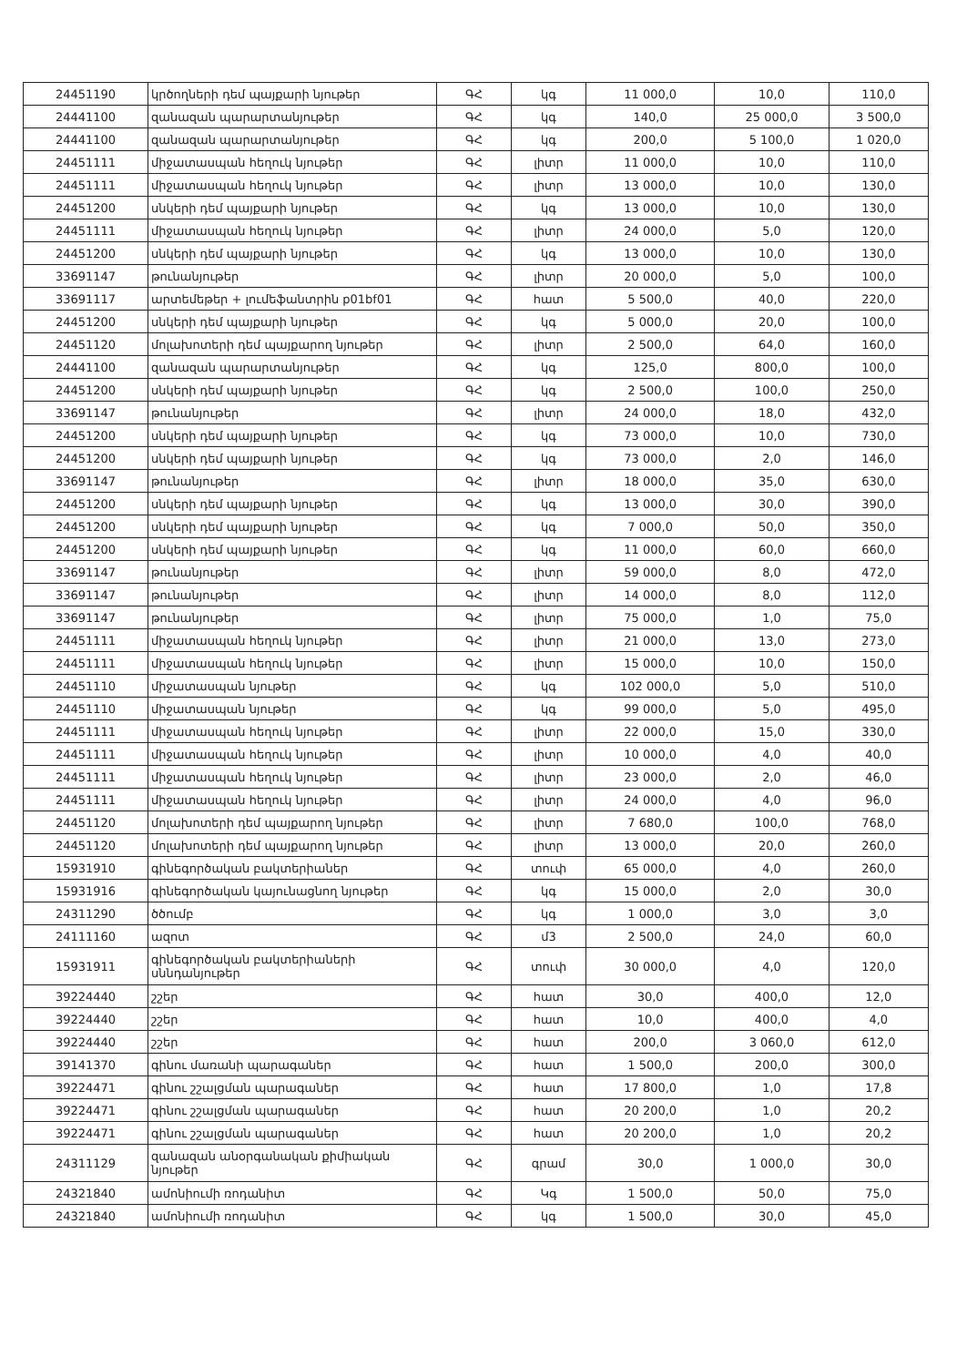| 24451190 | կրծողների դեմ պայքարի նյութեր | ԳՀ | կգ | 11 000,0 | 10,0 | 110,0 |
| 24441100 | զանազան պարարտանյութեր | ԳՀ | կգ | 140,0 | 25 000,0 | 3 500,0 |
| 24441100 | զանազան պարարտանյութեր | ԳՀ | կգ | 200,0 | 5 100,0 | 1 020,0 |
| 24451111 | միջատասպան հեղուկ նյութեր | ԳՀ | լիտր | 11 000,0 | 10,0 | 110,0 |
| 24451111 | միջատասպան հեղուկ նյութեր | ԳՀ | լիտր | 13 000,0 | 10,0 | 130,0 |
| 24451200 | սնկերի դեմ պայքարի նյութեր | ԳՀ | կգ | 13 000,0 | 10,0 | 130,0 |
| 24451111 | միջատասպան հեղուկ նյութեր | ԳՀ | լիտր | 24 000,0 | 5,0 | 120,0 |
| 24451200 | սնկերի դեմ պայքարի նյութեր | ԳՀ | կգ | 13 000,0 | 10,0 | 130,0 |
| 33691147 | թունանյութեր | ԳՀ | լիտր | 20 000,0 | 5,0 | 100,0 |
| 33691117 | արտեմեթեր + լումեֆանտրին p01bf01 | ԳՀ | հատ | 5 500,0 | 40,0 | 220,0 |
| 24451200 | սնկերի դեմ պայքարի նյութեր | ԳՀ | կգ | 5 000,0 | 20,0 | 100,0 |
| 24451120 | մոլախոտերի դեմ պայքարող նյութեր | ԳՀ | լիտր | 2 500,0 | 64,0 | 160,0 |
| 24441100 | զանազան պարարտանյութեր | ԳՀ | կգ | 125,0 | 800,0 | 100,0 |
| 24451200 | սնկերի դեմ պայքարի նյութեր | ԳՀ | կգ | 2 500,0 | 100,0 | 250,0 |
| 33691147 | թունանյութեր | ԳՀ | լիտր | 24 000,0 | 18,0 | 432,0 |
| 24451200 | սնկերի դեմ պայքարի նյութեր | ԳՀ | կգ | 73 000,0 | 10,0 | 730,0 |
| 24451200 | սնկերի դեմ պայքարի նյութեր | ԳՀ | կգ | 73 000,0 | 2,0 | 146,0 |
| 33691147 | թունանյութեր | ԳՀ | լիտր | 18 000,0 | 35,0 | 630,0 |
| 24451200 | սնկերի դեմ պայքարի նյութեր | ԳՀ | կգ | 13 000,0 | 30,0 | 390,0 |
| 24451200 | սնկերի դեմ պայքարի նյութեր | ԳՀ | կգ | 7 000,0 | 50,0 | 350,0 |
| 24451200 | սնկերի դեմ պայքարի նյութեր | ԳՀ | կգ | 11 000,0 | 60,0 | 660,0 |
| 33691147 | թունանյութեր | ԳՀ | լիտր | 59 000,0 | 8,0 | 472,0 |
| 33691147 | թունանյութեր | ԳՀ | լիտր | 14 000,0 | 8,0 | 112,0 |
| 33691147 | թունանյութեր | ԳՀ | լիտր | 75 000,0 | 1,0 | 75,0 |
| 24451111 | միջատասպան հեղուկ նյութեր | ԳՀ | լիտր | 21 000,0 | 13,0 | 273,0 |
| 24451111 | միջատասպան հեղուկ նյութեր | ԳՀ | լիտր | 15 000,0 | 10,0 | 150,0 |
| 24451110 | միջատասպան նյութեր | ԳՀ | կգ | 102 000,0 | 5,0 | 510,0 |
| 24451110 | միջատասպան նյութեր | ԳՀ | կգ | 99 000,0 | 5,0 | 495,0 |
| 24451111 | միջատասպան հեղուկ նյութեր | ԳՀ | լիտր | 22 000,0 | 15,0 | 330,0 |
| 24451111 | միջատասպան հեղուկ նյութեր | ԳՀ | լիտր | 10 000,0 | 4,0 | 40,0 |
| 24451111 | միջատասպան հեղուկ նյութեր | ԳՀ | լիտր | 23 000,0 | 2,0 | 46,0 |
| 24451111 | միջատասպան հեղուկ նյութեր | ԳՀ | լիտր | 24 000,0 | 4,0 | 96,0 |
| 24451120 | մոլախոտերի դեմ պայքարող նյութեր | ԳՀ | լիտր | 7 680,0 | 100,0 | 768,0 |
| 24451120 | մոլախոտերի դեմ պայքարող նյութեր | ԳՀ | լիտր | 13 000,0 | 20,0 | 260,0 |
| 15931910 | գինեգործական բակտերիաներ | ԳՀ | տուփ | 65 000,0 | 4,0 | 260,0 |
| 15931916 | գինեգործական կայունացնող նյութեր | ԳՀ | կգ | 15 000,0 | 2,0 | 30,0 |
| 24311290 | ծծումբ | ԳՀ | կգ | 1 000,0 | 3,0 | 3,0 |
| 24111160 | ազոտ | ԳՀ | մ3 | 2 500,0 | 24,0 | 60,0 |
| 15931911 | գինեգործական բակտերիաների սննդանյութեր | ԳՀ | տուփ | 30 000,0 | 4,0 | 120,0 |
| 39224440 | շշեր | ԳՀ | հատ | 30,0 | 400,0 | 12,0 |
| 39224440 | շշեր | ԳՀ | հատ | 10,0 | 400,0 | 4,0 |
| 39224440 | շշեր | ԳՀ | հատ | 200,0 | 3 060,0 | 612,0 |
| 39141370 | գինու մառանի պարագաներ | ԳՀ | հատ | 1 500,0 | 200,0 | 300,0 |
| 39224471 | գինու շշալցման պարագաներ | ԳՀ | հատ | 17 800,0 | 1,0 | 17,8 |
| 39224471 | գինու շշալցման պարագաներ | ԳՀ | հատ | 20 200,0 | 1,0 | 20,2 |
| 39224471 | գինու շշալցման պարագաներ | ԳՀ | հատ | 20 200,0 | 1,0 | 20,2 |
| 24311129 | զանազան անօրգանական քիմիական նյութեր | ԳՀ | գրամ | 30,0 | 1 000,0 | 30,0 |
| 24321840 | ամոնիումի ռոդանիտ | ԳՀ | Կգ | 1 500,0 | 50,0 | 75,0 |
| 24321840 | ամոնիումի ռոդանիտ | ԳՀ | կգ | 1 500,0 | 30,0 | 45,0 |